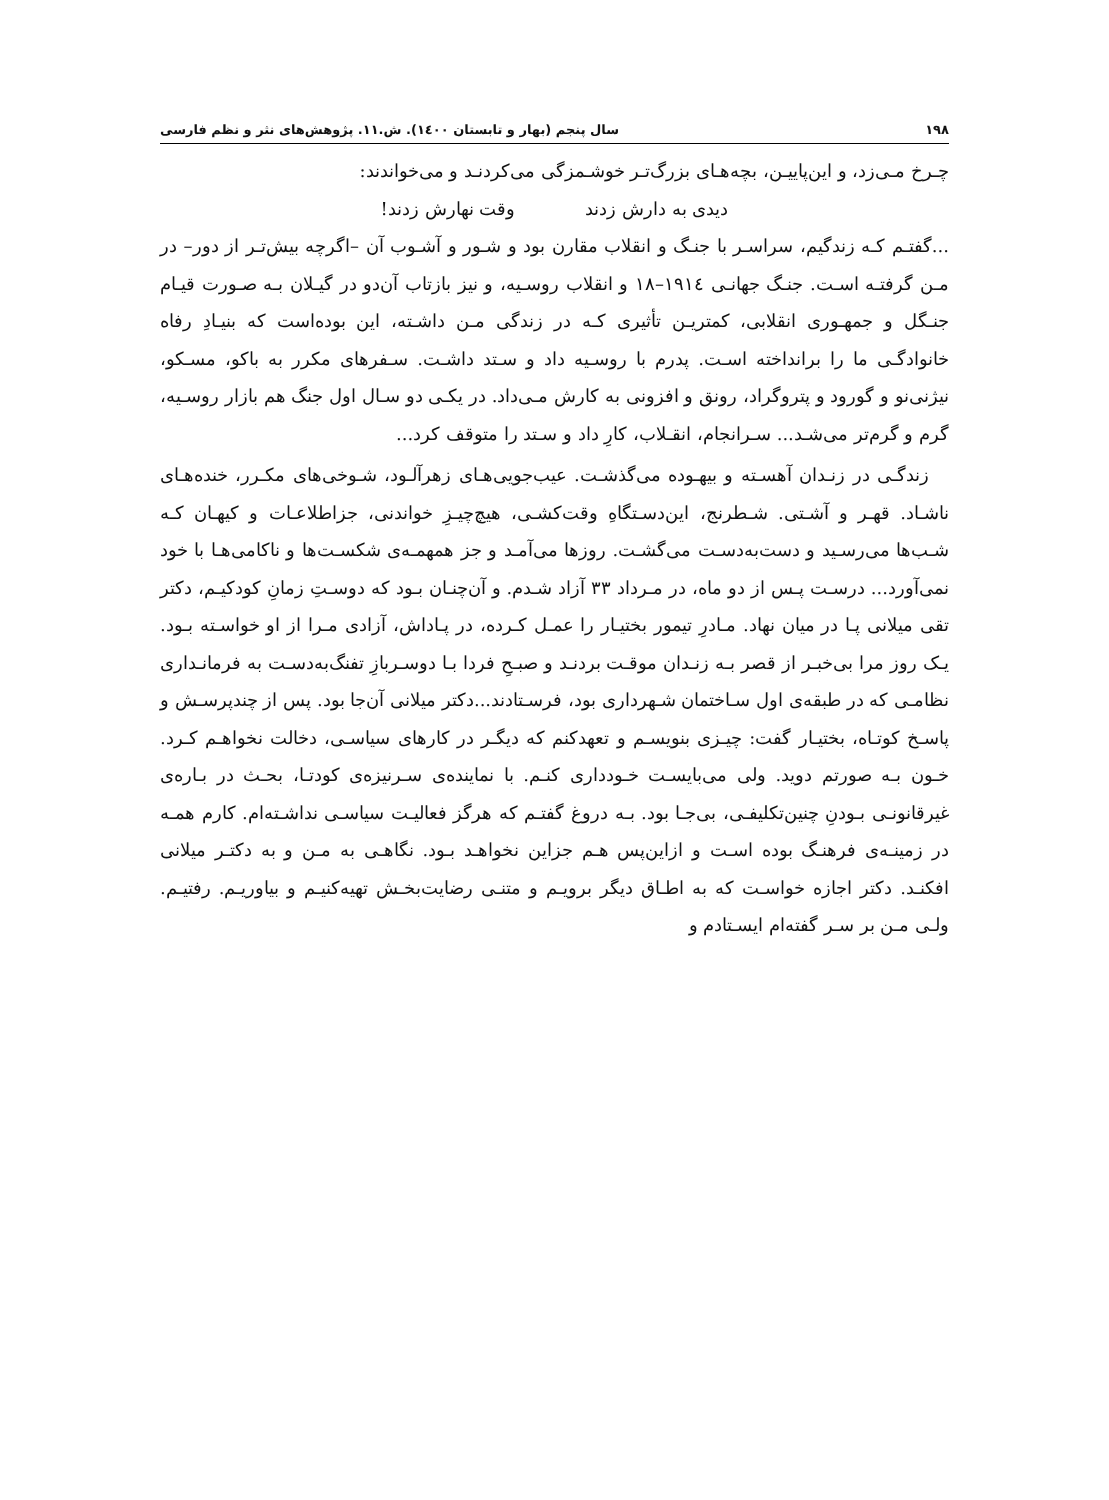۱۹۸ سال پنجم (بهار و تابستان ۱٤۰۰). ش.۱۱. پژوهش‌های نثر و نظم فارسی
چـرخ مـی‌زد، و این‌پاییـن، بچه‌هـای بزرگ‌تـر خوشـمزگی می‌کردنـد و می‌خواندند:
دیدی به دارش زدند وقت نهارش زدند!
...گفتـم کـه زندگیم، سراسـر با جنـگ و انقلاب مقارن بود و شـور و آشـوب آن –اگرچه بیش‌تـر از دور– در مـن گرفتـه اسـت. جنـگ جهانـی ۱۹۱٤–۱۸ و انقلاب روسـیه، و نیز بازتاب آن‌دو در گیـلان بـه صـورت قیـام جنـگل و جمهـوری انقلابی، کمتریـن تأثیری کـه در زندگی مـن داشـته، این بوده‌است که بنیـادِ رفاه خانوادگـی ما را برانداخته اسـت. پدرم با روسـیه داد و سـتد داشـت. سـفرهای مکرر به باکو، مسـکو، نیژنی‌نو و گورود و پتروگراد، رونق و افزونی به کارش مـی‌داد. در یکـی دو سـال اول جنگ هم بازار روسـیه، گرم و گرم‌تر می‌شـد... سـرانجام، انقـلاب، کارِ داد و سـتد را متوقف کرد...
زندگـی در زنـدان آهسـته و بیهـوده می‌گذشـت. عیب‌جویی‌هـای زهرآلـود، شـوخی‌های مکـرر، خنده‌هـای ناشـاد. قهـر و آشـتی. شـطرنج، این‌دسـتگاهِ وقت‌کشـی، هیچ‌چیـزِ خواندنی، جزاطلاعـات و کیهـان کـه شـب‌ها می‌رسـید و دست‌به‌دسـت می‌گشـت. روزها می‌آمـد و جز همهمـه‌ی شکسـت‌ها و ناکامی‌هـا با خود نمی‌آورد... درسـت پـس از دو ماه، در مـرداد ۳۳ آزاد شـدم. و آن‌چنـان بـود که دوسـتِ زمانِ کودکیـم، دکتر تقی میلانی پـا در میان نهاد. مـادرِ تیمور بختیـار را عمـل کـرده، در پـاداش، آزادی مـرا از او خواسـته بـود. یـک روز مرا بی‌خبـر از قصر بـه زنـدان موقـت بردنـد و صبـحِ فردا بـا دوسـربازِ تفنگ‌به‌دسـت به فرمانـداری نظامـی که در طبقه‌ی اول سـاختمان شـهرداری بود، فرسـتادند...دکتر میلانی آن‌جا بود. پس از چندپرسـش و پاسـخ کوتـاه، بختیـار گفت: چیـزی بنویسـم و تعهدکنم که دیگـر در کارهای سیاسـی، دخالت نخواهـم کـرد. خـون بـه صورتم دوید. ولی می‌بایسـت خـودداری کنـم. با نماینده‌ی سـرنیزه‌ی کودتـا، بحـث در بـاره‌ی غیرقانونـی بـودنِ چنین‌تکلیفـی، بی‌جـا بود. بـه دروغ گفتـم که هرگز فعالیـت سیاسـی نداشـته‌ام. کارم همـه در زمینـه‌ی فرهنـگ بوده اسـت و ازاین‌پس هـم جزاین نخواهـد بـود. نگاهـی به مـن و به دکتـر میلانی افکنـد. دکتر اجازه خواسـت که به اطـاق دیگر برویـم و متنـی رضایت‌بخـش تهیه‌کنیـم و بیاوریـم. رفتیـم. ولـی مـن بر سـر گفته‌ام ایسـتادم و